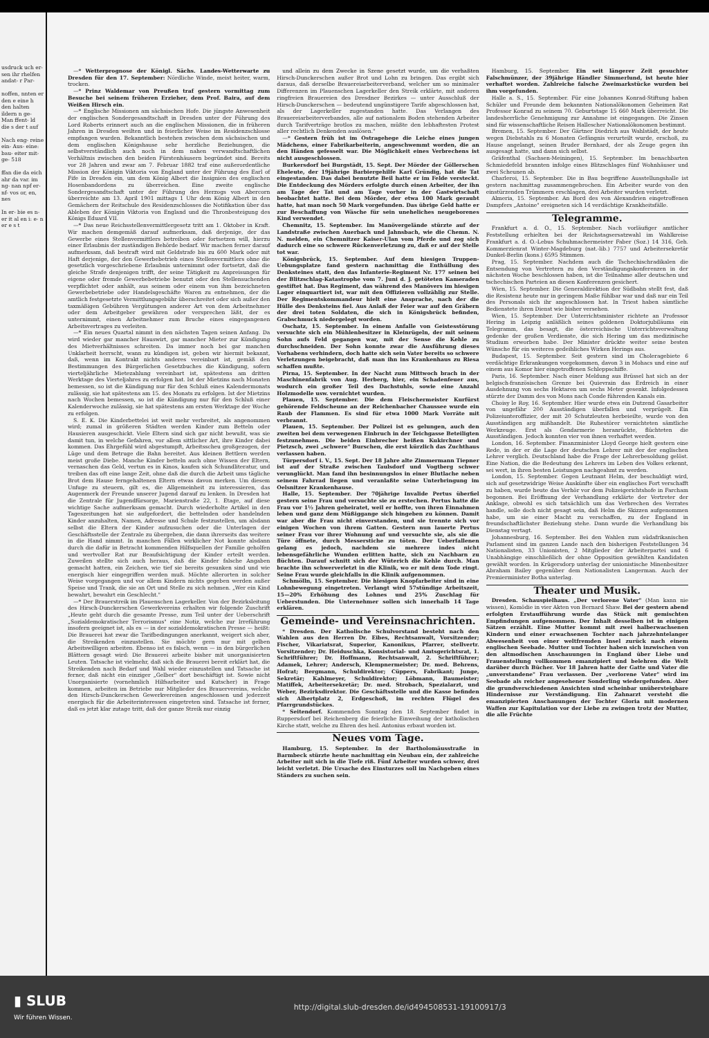usdruck uch er- sen ihr rhelfen andat- r Par-
noffen, nnten er den e eine h den halten ildern n ge- Man ffent- ld die s der t auf
Nach eng- reine ein- Aus- eine: bau- eiter mit- ge- 518
ffan die da eich ahr da var. im ng- nan npf er- nf- vos or, en, nes
In er- bie es n- er it al en i: e- n er e s t
—* Wetterprognose der Königl. Sächs. Landes-Wetterwarte zu Dresden für den 17. September: Nördliche Winde, meist heiter, warm, trocken.
—* Prinz Waldemar von Preußen traf gestern vormittag zum Besuche bei seinem früheren Erzieher, dem Prof. Baira, auf dem Weißen Hirsch ein.
—* Englische Missionen am sächsischen Hofe. Die jüngste Anwesenheit der englischen Sondergesandtschaft in Dresden unter der Führung des Lord Roberts erinnert auch an die englischen Missionen, die in früheren Jahren in Dresden weilten und in feierlicher Weise im Residenzschlosse empfangen wurden. Bekanntlich bestehen zwischen dem sächsischen und dem englischen Königshause sehr herzliche Beziehungen, die selbstverständlich auch noch in dem nahen verwandtschaftlichen Verhältnis zwischen den beiden Fürstenhäusern begründet sind. Bereits vor 28 Jahren und zwar am 7. Februar 1882 traf eine außerordentliche Mission der Königin Viktoria von England unter der Führung des Earl of Fife in Dresden ein, um dem König Albert die Insignien des englischen Hosenbandordens zu überreichen. Eine zweite englische Sondergesandtschaft unter der Führung des Herzogs von Abercorn überreichte am 13. April 1901 mittags 1 Uhr dem König Albert in den Gemächern der Reitschule des Residenzschlosses die Notifikation über das Ableben der Königin Viktoria von England und die Thronbesteigung des Königs Eduard VII.
—* Das neue Reichsstellenvermittlergesetz tritt am 1. Oktober in Kraft. Wir machen demgemäß darauf aufmerksam, daß derjenige, der das Gewerbe eines Stellenvermittlers betreiben oder fortsetzen will, hierzu einer Erlaubnis der zuständigen Behörde bedarf. Wir machen ferner darauf aufmerksam, daß bestraft wird mit Geldstrafe bis zu 600 Mark oder mit Haft derjenige, der den Gewerbebetrieb eines Stellenvermittlers ohne die gesetzlich vorgeschriebene Erlaubnis unternimmt oder fortsetzt, daß die gleiche Strafe denjenigen trifft, der seine Tätigkeit zu Anpreisungen für eigene oder fremde Gewerbebetriebe benutzt oder den Stellensuchenden verpflichtet oder anhält, aus seinem oder einem von ihm bezeichneten Gewerbebetriebe oder Handelsgeschäfte Waren zu entnehmen, der die amtlich festgesetzte Vermittlungsgebühr überschreitet oder sich außer den taxmäßigen Gebühren Vergütungen anderer Art von dem Arbeitnehmer oder dem Arbeitgeber gewähren oder versprechen läßt, der es unternimmt, einen Arbeitnehmer zum Bruche eines eingegangenen Arbeitsvertrages zu verleiten.
—* Ein neues Quartal nimmt in den nächsten Tagen seinen Anfang. Da wird wieder gar mancher Hauswirt, gar mancher Mieter zur Kündigung des Mietverhältnisses schreiten. Da immer noch bei gar manchen Unklarheit herrscht, wann zu kündigen ist, geben wir hiermit bekannt, daß, wenn im Kontrakt nichts anderes vereinbart ist, gemäß den Bestimmungen des Bürgerlichen Gesetzbuches die Kündigung, sofern vierteljährliche Mietezahlung vereinbart ist, spätestens am dritten Werktage des Vierteljahres zu erfolgen hat. Ist der Mietzins nach Monaten bemessen, so ist die Kündigung nur für den Schluß eines Kalendermonats zulässig, sie hat spätestens am 15. des Monats zu erfolgen. Ist der Mietzins nach Wochen bemessen, so ist die Kündigung nur für den Schluß einer Kalenderwoche zulässig, sie hat spätestens am ersten Werktage der Woche zu erfolgen.
S. E. K. Die Kinderbettelei ist weit mehr verbreitet, als angenommen wird; zumal in größeren Städten werden Kinder zum Betteln oder Hausieren ausgeschickt. Viele Eltern sind sich gar nicht bewußt, was sie damit tun, in welche Gefahren, vor allem sittlicher Art, ihre Kinder dabei kommen. Das Ehrgefühl wird abgestumpft, Arbeitsscheu großgezogen, der Lüge und dem Betruge die Bahn bereitet. Aus kleinen Bettlern werden meist große Diebe. Manche Kinder betteln auch ohne Wissen der Eltern, vernaschen das Geld, vertun es in Kinos, kaufen sich Schundliteratur, und treiben das oft eine lange Zeit, ohne daß die durch die Arbeit ums tägliche Brot dem Hause ferngehaltenen Eltern etwas davon merken. Um diesem Unfuge zu steuern, gilt es, die Allgemeinheit zu interessieren, das Augenmerk der Freunde unserer Jugend darauf zu lenken. In Dresden hat die Zentrale für Jugendfürsorge, Marienstraße 22, 1. Etage, auf diese wichtige Sache aufmerksam gemacht. Durch wiederholte Artikel in den Tageszeitungen hat sie aufgefordert, die bettelnden oder handelnden Kinder anzuhalten, Namen, Adresse und Schule festzustellen, um alsdann selbst die Eltern der Kinder aufzusuchen oder die Unterlagen der Geschäftsstelle der Zentrale zu übergeben, die dann ihrerseits das weitere in die Hand nimmt. In manchen Fällen wirklicher Not konnte alsdann durch die dafür in Betracht kommenden Hilfsquellen der Familie geholfen und wertvoller Rat zur Beaufsichtigung der Kinder erteilt werden. Zuweilen stellte sich auch heraus, daß die Kinder falsche Angaben gemacht hatten, ein Zeichen, wie tief sie bereits gesunken sind und wie energisch hier eingegriffen werden muß. Möchte allerorten in solcher Weise vorgegangen und vor allem Kindern nichts gegeben werden außer Speise und Trank, die sie an Ort und Stelle zu sich nehmen. „Wer ein Kind bewahrt, bewahrt ein Geschlecht."
—* Der Brauerstreik im Plauenschen Lagerkeller. Von der Bezirksleitung des Hirsch-Dunckerschen Gewerkvereins erhalten wir folgende Zuschrift „Heute geht durch die gesamte Presse, zum Teil unter der Ueberschrift „Sozialdemokratischer Terrorismus" eine Notiz, welche zur Irreführung insofern geeignet ist, als es — in der sozialdemokratischen Presse — heißt: Die Brauerei hat zwar die Tarifbedingungen anerkannt, weigert sich aber, die Streikenden einzustellen. Sie möchte gern nur mit gelben Arbeitswilligen arbeiten. Ebenso ist es falsch, wenn — in den bürgerlichen Blättern gesagt wird: Die Brauerei arbeite bisher mit unorganisierten Leuten. Tatsache ist vielmehr, daß sich die Brauerei bereit erklärt hat, die Streikenden nach Bedarf und Wahl wieder einzustellen und Tatsache ist ferner, daß nicht ein einziger „Gelber" dort beschäftigt ist. Sowie nicht Unorganisierte (vornehmlich Hilfsarbeiter und Kutscher) in Frage kommen, arbeiten im Betriebe nur Mitglieder des Brauervereins, welche den Hirsch-Dunckerschen Gewerkvereinen angeschlossen und jederzeit energisch für die Arbeiterinteressen eingetreten sind. Tatsache ist ferner, daß es jetzt klar zutage tritt, daß der ganze Streik nur einzig
und allein zu dem Zwecke in Szene gesetzt wurde, um die verhaßten Hirsch-Dunckerschen außer Brot und Lohn zu bringen. Das ergibt sich daraus, daß derselbe Brauereiarbeiterverband, welcher um so minimaler Differenzen im Plauenschen Lagerkeller den Streik erklärte, mit anderen ringfreien Brauereien des Dresdner Bezirkes — unter Ausschluß der Hirsch-Dunckerschen — bedeutend ungünstigere Tarife abgeschlossen hat, als der Lagerkeller zugestanden hatte. Das Verlangen des Brauereiarbeiterverbandes, alle auf nationalem Boden stehenden Arbeiter durch Tarifverträge brotlos zu machen, müßte den lebhaftesten Protest aller rechtlich Denkenden auslösen."
—* Gestern früh ist im Ostragehege die Leiche eines jungen Mädchens, einer Fabrikarbeiterin, angeschwemmt worden, die an den Händen gefesselt war. Die Möglichkeit eines Verbrechens ist nicht ausgeschlossen.
Burkersdorf bei Burgstädt, 15. Sept. Der Mörder der Göllerschen Eheleute, der 19jährige Barbiergehilfe Karl Gründig, hat die Tat eingestanden. Das dabei benutzte Beil hatte er im Felde versteckt. Die Entdeckung des Mörders erfolgte durch einen Arbeiter, der ihn am Tage der Tat und am Tage vorher in der Gastwirtschaft beobachtet hatte. Bei dem Mörder, der etwa 100 Mark geraubt hatte, hat man noch 50 Mark vorgefunden. Das übrige Geld hatte er zur Beschaffung von Wäsche für sein uneheliches neugeborenes Kind verwendet.
Chemnitz, 15. September. Im Manövergelände stürzte auf der Landstraße zwischen Auerbach und Jahnsbach, wie die Chemn. N. N. melden, ein Chemnitzer Kaiser-Ulan vom Pferde und zog sich dadurch eine so schwere Rückenverletzung zu, daß er auf der Stelle tot war.
Königsbrück, 15. September. Auf dem hiesigen Truppen-Uebungsplatze fand gestern nachmittag die Enthüllung des Denksteines statt, den das Infanterie-Regiment Nr. 177 seinen bei der Blitzschlag-Katastrophe vom 7. Juni d. J. getöteten Kameraden gestiftet hat. Das Regiment, das während des Manövers im hiesigen Lager einquartiert ist, war mit den Offizieren vollzählig zur Stelle. Der Regimentskommandeur hielt eine Ansprache, nach der die Hülle des Denksteins fiel. Aus Anlaß der Feier war auf den Gräbern der drei toten Soldaten, die sich in Königsbrück befinden, Grabschmuck niedergelegt worden.
Oschatz, 15. September. In einem Anfalle von Geistesstörung versuchte sich ein Mühlenbesitzer in Kleinrügeln, der mit seinem Sohn aufs Feld gegangen war, mit der Sense die Kehle zu durchschneiden. Der Sohn konnte zwar die Ausführung dieses Vorhabens verhindern, doch hatte sich sein Vater bereits so schwere Verletzungen beigebracht, daß man ihn ins Krankenhaus zu Riesa schaffen mußte.
Pirna, 15. September. In der Nacht zum Mittwoch brach in der Maschinenfabrik von Aug. Herberg, hier, ein Schadenfeuer aus, wodurch ein großer Teil des Dachstuhls, sowie eine Anzahl Holzmodelle usw. vernichtet wurden.
Plauen, 15. September. Die dem Fleischermeister Kurfürst gehörende Feldscheune an der Reichenbacher Chaussee wurde ein Raub der Flammen. Es sind für etwa 1000 Mark Vorräte mit verbrannt.
Plauen, 15. September. Der Polizei ist es gelungen, auch den zweiten bei dem verwegenen Einbruch in der Teichgasse Beteiligten festzunehmen. Die beiden Einbrecher heißen Kukirchner und Pietzsch, zwei „schwere" Burschen, die erst kürzlich das Zuchthaus verlassen haben.
Türpersdorf i. V., 15. Sept. Der 18 Jahre alte Zimmermann Tiepner ist auf der Straße zwischen Taulsdorf und Vogtberg schwer verunglückt. Man fand ihn besinnungslos in einer Blutlache neben seinem Fahrrad liegen und veranlaßte seine Unterbringung im Oelsnitzer Krankenhause.
Halle, 15. September. Der 70jährige Invalide Pertus überfiel gestern seine Frau und versuchte sie zu erstechen. Pertus hatte die Frau vor 1½ Jahren geheiratet, weil er hoffte, von ihren Einnahmen leben und ganz dem Müßiggange sich hingeben zu können. Damit war aber die Frau nicht einverstanden, und sie trennte sich vor einigen Wochen von ihrem Gatten. Gestern nun lauerte Pertus seiner Frau vor ihrer Wohnung auf und versuchte sie, als sie die Türe öffnete, durch Messerstiche zu töten. Der Ueberfallenen gelang es jedoch, nachdem sie mehrere indes nicht lebensgefährliche Wunden erlitten hatte, sich zu Nachbarn zu flüchten. Darauf schnitt sich der Wüterich die Kehle durch. Man brachte ihn schwerverletzt in die Klinik, wo er mit dem Tode ringt. Seine Frau wurde gleichfalls in die Klinik aufgenommen.
Schmölln, 15. September. Die hiesigen Knopfarbeiter sind in eine Lohnbewegung eingetreten. Verlangt wird 57stündige Arbeitszeit, 15—20% Erhöhung des Lohnes und 25% Zuschlag für Ueberstunden. Die Unternehmer sollen sich innerhalb 14 Tage erklären.
Gemeinde- und Vereinsnachrichten.
* Dresden. Der Katholische Schulvorstand besteht nach den Wahlen aus den Herren Dr. Eibes, Rechtsanwalt, Vorsitzender; Fischer, Vikariatsrat, Superior, Kanonikus, Pfarrer, stellvertr. Vorsitzender; Dr. Heidusch­ka, Konsistorial- und Amtsgerichtsrat, 1. Schriftführer; Dr. Hoffmann, Rechtsanwalt, 2. Schriftführer; Adamek, Lehrer; Andersch, Klempnermeister; Dr. med. Behrens, Hofrat; Bergmann, Schuldirektor; Cüppers, Fabrikant; Junge, Sekretär; Kahlmeyer, Schuldirektor; Löbmann, Baumeister; Matiffek, Arbeitersekretär; Dr. med. Strobach, Spezialarzt, und Weber, Bezirksdirektor. Die Geschäftsstelle und die Kasse befinden sich Albertplatz 2, Erdgeschoß, im rechten Flügel des Pfarrgrundstückes.
* Seitendorf. Kommenden Sonntag den 18. September findet in Ruppersdorf bei Reichenberg die feierliche Einweihung der katholischen Kirche statt, welche zu Ehren des heil. Antonius erbaut worden ist.
Neues vom Tage.
Hamburg, 15. September. In der Bartholomäusstraße in Barmbeck stürzte heute nachmittag ein Neubau ein, der zahlreiche Arbeiter mit sich in die Tiefe riß. Fünf Arbeiter wurden schwer, drei leicht verletzt. Die Ursache des Einsturzes soll im Nachgeben eines Ständers zu suchen sein.
Hamburg, 15. September. Ein seit längerer Zeit gesuchter Falschmünzer, der 39jährige Händler Simmerlund, ist heute hier verhaftet worden. Zahlreiche falsche Zweimarkstücke wurden bei ihm vorgefunden.
Halle a. S., 15. September. Für eine Johannes Konrad-Stiftung haben Schüler und Freunde dem bekannten Nationalökonomen Geheimen Rat Professor Konrad zu seinem 70. Geburtstage 15 660 Mark überreicht. Die landesherrliche Genehmigung zur Annahme ist eingegangen. Die Zinsen sind für wissenschaftliche Reisen Hallescher Nationalökonomen bestimmt.
Bremen, 15. September. Der Gärtner Diedrich aus Wahlstädt, der heute wegen Diebstahls zu 6 Monaten Gefängnis verurteilt wurde, erschoß, zu Hause angelangt, seinen Bruder Bernhard, der als Zeuge gegen ihn ausgesagt hatte, und dann sich selbst.
Gräfenthal (Sachsen-Meiningen), 15. September. Im benachbarten Schmiedefeld brannten infolge eines Blitzschlages fünf Wohnhäuser und zwei Scheunen ab.
Charleroi, 15. September. Die in Bau begriffene Ausstellungshalle ist gestern nachmittag zusammengebrochen. Ein Arbeiter wurde von den einstürzenden Trümmern erschlagen, drei Arbeiter wurden verletzt.
Almeria, 15. September. An Bord des von Alexandrien eingetroffenen Dampfers „Antoine" ereigneten sich 14 verdächtige Krankheitsfälle.
Telegramme.
Frankfurt a. d. O., 15. September. Nach vorläufiger amtlicher Feststellung erhielten bei der Reichstagsersatzwahl im Wahlkreise Frankfurt a. d. O.-Lebus Schuhmachermeister Faber (Soz.) 14 316, Geh. Kommerzienrat Winter-Magdeburg (nat.-lib.) 7757 und Arbeitersekretär Dunkel-Berlin (kons.) 6595 Stimmen.
Prag, 15. September. Nachdem auch die Tschechischradikalen die Entsendung von Vertretern zu den Verständigungskonferenzen in der nächsten Woche beschlossen haben, ist die Teilnahme aller deutschen und tschechischen Parteien an diesen Konferenzen gesichert.
Wien, 15. September. Die Generaldirektion der Südbahn stellt fest, daß die Resistenz heute nur in geringem Maße fühlbar war und daß nur ein Teil des Personals sich ihr angeschlossen hat. In Triest haben sämtliche Bedienstete ihren Dienst wie bisher versehen.
Wien, 15. September. Der Unterrichtsminister richtete an Professor Hering in Leipzig anläßlich seines goldenen Doktorjubiläums ein Telegramm, das besagt, die österreichische Unterrichtsverwaltung gedenke der großen Verdienste, die sich Hering um das medizinische Studium erworben habe. Der Minister drückte weiter seine besten Wünsche für ein weiteres gedeihliches Wirken Herings aus.
Budapest, 15. September. Seit gestern sind im Choleragebiete 6 verdächtige Erkrankungen vorgekommen, davon 3 in Mohacs und eine auf einem aus Komor hier eingetroffenen Schleppschiffe.
Paris, 16. September. Nach einer Meldung aus Brüssel hat sich an der belgisch-französischen Grenze bei Quievrain das Erdreich in einer Ausdehnung von sechs Hektaren um sechs Meter gesenkt. Infolgedessen stürzte der Damm des von Mons nach Conde führenden Kanals ein.
Choisy le Roy, 16. September. Hier wurde etwa ein Dutzend Gasarbeiter von ungefähr 200 Ausständigen überfallen und verprügelt. Ein Polizeiunteroffizier, der mit 20 Schutzleuten herbeieilte, wurde von den Ausständigen arg mißhandelt. Die Ruhestörer vernichteten sämtliche Werkzeuge. Erst als Gendarmerie heranrückte, flüchteten die Ausständigen. Jedoch konnten vier von ihnen verhaftet werden.
London, 16. September. Finanzminister Lloyd George hielt gestern eine Rede, in der er die Lage der deutschen Lehrer mit der der englischen Lehrer verglich. Deutschland habe die Frage der Lehrerbesoldung gelöst. Eine Nation, die die Bedeutung des Lehrers im Leben des Volkes erkennt, sei wert, in ihren besten Leistungen nachgeahmt zu werden.
London, 15. September. Gegen Leutnant Helm, der beschuldigt wird, sich auf gesetzwidrige Weise Auskünfte über ein englisches Fort verschafft zu haben, wurde heute das Verhör vor dem Polizeigerichtshofe in Farcham begonnen. Bei Eröffnung der Verhandlung erklärte der Vertreter der Anklage, obwohl es sich tatsächlich um das Verbrechen des Verrates handle, solle doch nicht gesagt sein, daß Helm die Skizzen aufgenommen habe, um sie einer Macht zu verschaffen, zu der England in freundschaftlichster Beziehung stehe. Dann wurde die Verhandlung bis Dienstag vertagt.
Johannesburg, 16. September. Bei den Wahlen zum südafrikanischen Parlament sind im ganzen Lande nach den bisherigen Feststellungen 34 Nationalisten, 33 Unionisten, 2 Mitglieder der Arbeiterpartei und 6 Unabhängige einschließlich der ohne Opposition gewählten Kandidaten gewählt worden. In Krügersdorp unterlag der unionistische Minenbesitzer Abraham Bailey gegenüber dem Nationalisten Langerman. Auch der Premierminister Botha unterlag.
Theater und Musik.
Dresden. Schauspielhaus. „Der verlorene Vater" (Man kann nie wissen), Komödie in vier Akten von Bernard Shaw. Bei der gestern abend erfolgten Erstaufführung wurde das Stück mit gemischten Empfindungen aufgenommen. Der Inhalt desselben ist in einigen Sätzen erzählt. Eine Mutter kommt mit zwei halberwachsenen Kindern und einer erwachsenen Tochter nach jahrzehntelanger Abwesenheit von einer weltfremden Insel zurück nach einem englischen Seebade. Mutter und Tochter haben sich inzwischen von den altmodischen Anschauungen in England über Liebe und Frauenstellung vollkommen emanzipiert und belehren die Welt darüber durch Bücher. Vor 18 Jahren hatte der Gatte und Vater die „unverstandene" Frau verlassen. Der „verlorene Vater" wird im Seebade als reicher angesehener Sonderling wiedergefunden. Aber die grundverschiedenen Ansichten sind scheinbar unübersteigbare Hindernisse zur Verständigung. Ein Zahnarzt versteht die emanzipierten Anschauungen der Tochter Gloria mit modernen Waffen zur Kapitulation vor der Liebe zu zwingen trotz der Mutter, die alle Früchte
▮ SLUB
Wir führen Wissen.
http://digital.slub-dresden.de/id494508531-19100917/3